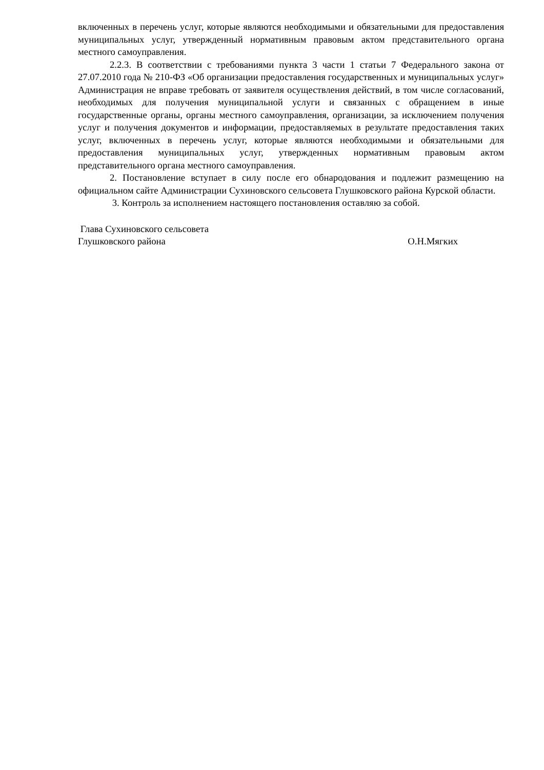включенных в перечень услуг, которые являются необходимыми и обязательными для предоставления муниципальных услуг, утвержденный нормативным правовым актом представительного органа местного самоуправления.
2.2.3. В соответствии с требованиями пункта 3 части 1 статьи 7 Федерального закона от 27.07.2010 года № 210-ФЗ «Об организации предоставления государственных и муниципальных услуг» Администрация не вправе требовать от заявителя осуществления действий, в том числе согласований, необходимых для получения муниципальной услуги и связанных с обращением в иные государственные органы, органы местного самоуправления, организации, за исключением получения услуг и получения документов и информации, предоставляемых в результате предоставления таких услуг, включенных в перечень услуг, которые являются необходимыми и обязательными для предоставления муниципальных услуг, утвержденных нормативным правовым актом представительного органа местного самоуправления.
2. Постановление вступает в силу после его обнародования и подлежит размещению на официальном сайте Администрации Сухиновского сельсовета Глушковского района Курской области.
3. Контроль за исполнением настоящего постановления оставляю за собой.
Глава Сухиновского сельсовета
Глушковского района О.Н.Мягких